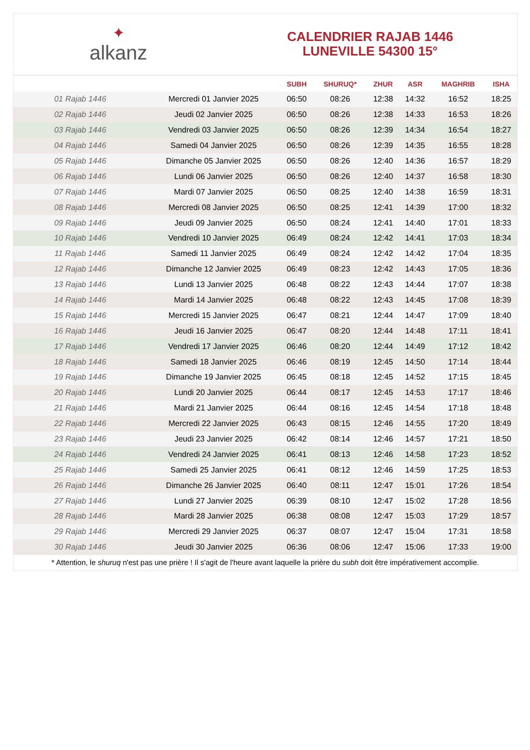✦
alkanz
CALENDRIER RAJAB 1446
LUNEVILLE 54300 15°
| | | SUBH | SHURUQ* | ZHUR | ASR | MAGHRIB | ISHA |
| --- | --- | --- | --- | --- | --- | --- | --- |
| 01 Rajab 1446 | Mercredi 01 Janvier 2025 | 06:50 | 08:26 | 12:38 | 14:32 | 16:52 | 18:25 |
| 02 Rajab 1446 | Jeudi 02 Janvier 2025 | 06:50 | 08:26 | 12:38 | 14:33 | 16:53 | 18:26 |
| 03 Rajab 1446 | Vendredi 03 Janvier 2025 | 06:50 | 08:26 | 12:39 | 14:34 | 16:54 | 18:27 |
| 04 Rajab 1446 | Samedi 04 Janvier 2025 | 06:50 | 08:26 | 12:39 | 14:35 | 16:55 | 18:28 |
| 05 Rajab 1446 | Dimanche 05 Janvier 2025 | 06:50 | 08:26 | 12:40 | 14:36 | 16:57 | 18:29 |
| 06 Rajab 1446 | Lundi 06 Janvier 2025 | 06:50 | 08:26 | 12:40 | 14:37 | 16:58 | 18:30 |
| 07 Rajab 1446 | Mardi 07 Janvier 2025 | 06:50 | 08:25 | 12:40 | 14:38 | 16:59 | 18:31 |
| 08 Rajab 1446 | Mercredi 08 Janvier 2025 | 06:50 | 08:25 | 12:41 | 14:39 | 17:00 | 18:32 |
| 09 Rajab 1446 | Jeudi 09 Janvier 2025 | 06:50 | 08:24 | 12:41 | 14:40 | 17:01 | 18:33 |
| 10 Rajab 1446 | Vendredi 10 Janvier 2025 | 06:49 | 08:24 | 12:42 | 14:41 | 17:03 | 18:34 |
| 11 Rajab 1446 | Samedi 11 Janvier 2025 | 06:49 | 08:24 | 12:42 | 14:42 | 17:04 | 18:35 |
| 12 Rajab 1446 | Dimanche 12 Janvier 2025 | 06:49 | 08:23 | 12:42 | 14:43 | 17:05 | 18:36 |
| 13 Rajab 1446 | Lundi 13 Janvier 2025 | 06:48 | 08:22 | 12:43 | 14:44 | 17:07 | 18:38 |
| 14 Rajab 1446 | Mardi 14 Janvier 2025 | 06:48 | 08:22 | 12:43 | 14:45 | 17:08 | 18:39 |
| 15 Rajab 1446 | Mercredi 15 Janvier 2025 | 06:47 | 08:21 | 12:44 | 14:47 | 17:09 | 18:40 |
| 16 Rajab 1446 | Jeudi 16 Janvier 2025 | 06:47 | 08:20 | 12:44 | 14:48 | 17:11 | 18:41 |
| 17 Rajab 1446 | Vendredi 17 Janvier 2025 | 06:46 | 08:20 | 12:44 | 14:49 | 17:12 | 18:42 |
| 18 Rajab 1446 | Samedi 18 Janvier 2025 | 06:46 | 08:19 | 12:45 | 14:50 | 17:14 | 18:44 |
| 19 Rajab 1446 | Dimanche 19 Janvier 2025 | 06:45 | 08:18 | 12:45 | 14:52 | 17:15 | 18:45 |
| 20 Rajab 1446 | Lundi 20 Janvier 2025 | 06:44 | 08:17 | 12:45 | 14:53 | 17:17 | 18:46 |
| 21 Rajab 1446 | Mardi 21 Janvier 2025 | 06:44 | 08:16 | 12:45 | 14:54 | 17:18 | 18:48 |
| 22 Rajab 1446 | Mercredi 22 Janvier 2025 | 06:43 | 08:15 | 12:46 | 14:55 | 17:20 | 18:49 |
| 23 Rajab 1446 | Jeudi 23 Janvier 2025 | 06:42 | 08:14 | 12:46 | 14:57 | 17:21 | 18:50 |
| 24 Rajab 1446 | Vendredi 24 Janvier 2025 | 06:41 | 08:13 | 12:46 | 14:58 | 17:23 | 18:52 |
| 25 Rajab 1446 | Samedi 25 Janvier 2025 | 06:41 | 08:12 | 12:46 | 14:59 | 17:25 | 18:53 |
| 26 Rajab 1446 | Dimanche 26 Janvier 2025 | 06:40 | 08:11 | 12:47 | 15:01 | 17:26 | 18:54 |
| 27 Rajab 1446 | Lundi 27 Janvier 2025 | 06:39 | 08:10 | 12:47 | 15:02 | 17:28 | 18:56 |
| 28 Rajab 1446 | Mardi 28 Janvier 2025 | 06:38 | 08:08 | 12:47 | 15:03 | 17:29 | 18:57 |
| 29 Rajab 1446 | Mercredi 29 Janvier 2025 | 06:37 | 08:07 | 12:47 | 15:04 | 17:31 | 18:58 |
| 30 Rajab 1446 | Jeudi 30 Janvier 2025 | 06:36 | 08:06 | 12:47 | 15:06 | 17:33 | 19:00 |
* Attention, le shuruq n'est pas une prière ! Il s'agit de l'heure avant laquelle la prière du subh doit être impérativement accomplie.